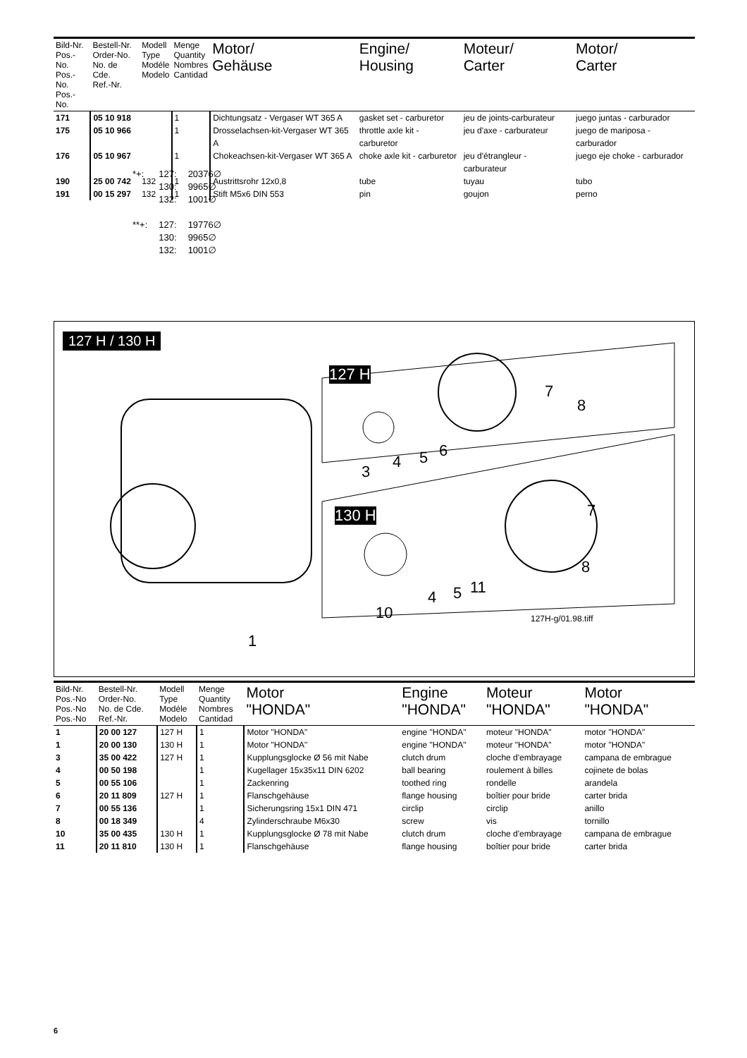| Bild-Nr. Pos.-No. Pos.-No. Pos.-No. | Bestell-Nr. Order-No. No. de Cde. Ref.-Nr. | Modell Type Modéle Modelo | Menge Quantity Nombres Cantidad | Motor/ Gehäuse | Engine/ Housing | Moteur/ Carter | Motor/ Carter |
| --- | --- | --- | --- | --- | --- | --- | --- |
| 171 | 05 10 918 | | 1 | Dichtungsatz - Vergaser WT 365 A | gasket set - carburetor | jeu de joints-carburateur | juego juntas - carburador |
| 175 | 05 10 966 | | 1 | Drosselachsen-kit-Vergaser WT 365 A | throttle axle kit - carburetor | jeu d'axe - carburateur | juego de mariposa - carburador |
| 176 | 05 10 967 | | 1 | Chokeachsen-kit-Vergaser WT 365 A | choke axle kit - carburetor | jeu d'étrangleur - carburateur | juego eje choke - carburador |
| 190 | 25 00 742 | 132 | 1 | Austrittsrohr 12x0,8 | tube | tuyau | tubo |
| 191 | 00 15 297 | 132 | 1 | Stift M5x6 DIN 553 | pin | goujon | perno |
| *+: | 127: | 20376∅ |
| | 130: | 9965∅ |
| | 132: | 1001∅ |
| **+: | 127: | 19776∅ |
| | 130: | 9965∅ |
| | 132: | 1001∅ |
127 H / 130 H
127 H
130 H
3
4 5 6
7
8
7
8
4 5 11
10
1
127H-g/01.98.tiff
| Bild-Nr. Pos.-No Pos.-No Pos.-No | Bestell-Nr. Order-No. No. de Cde. Ref.-Nr. | Modell Type Modéle Modelo | Menge Quantity Nombres Cantidad | Motor "HONDA" | Engine "HONDA" | Moteur "HONDA" | Motor "HONDA" |
| --- | --- | --- | --- | --- | --- | --- | --- |
| 1 | 20 00 127 | 127 H | 1 | Motor "HONDA" | engine "HONDA" | moteur "HONDA" | motor "HONDA" |
| 1 | 20 00 130 | 130 H | 1 | Motor "HONDA" | engine "HONDA" | moteur "HONDA" | motor "HONDA" |
| 3 | 35 00 422 | 127 H | 1 | Kupplungsglocke Ø 56 mit Nabe | clutch drum | cloche d'embrayage | campana de embrague |
| 4 | 00 50 198 | | 1 | Kugellager 15x35x11 DIN 6202 | ball bearing | roulement à billes | cojinete de bolas |
| 5 | 00 55 106 | | 1 | Zackenring | toothed ring | rondelle | arandela |
| 6 | 20 11 809 | 127 H | 1 | Flanschgehäuse | flange housing | boîtier pour bride | carter brida |
| 7 | 00 55 136 | | 1 | Sicherungsring 15x1 DIN 471 | circlip | circlip | anillo |
| 8 | 00 18 349 | | 4 | Zylinderschraube M6x30 | screw | vis | tornillo |
| 10 | 35 00 435 | 130 H | 1 | Kupplungsglocke Ø 78 mit Nabe | clutch drum | cloche d'embrayage | campana de embrague |
| 11 | 20 11 810 | 130 H | 1 | Flanschgehäuse | flange housing | boîtier pour bride | carter brida |
6